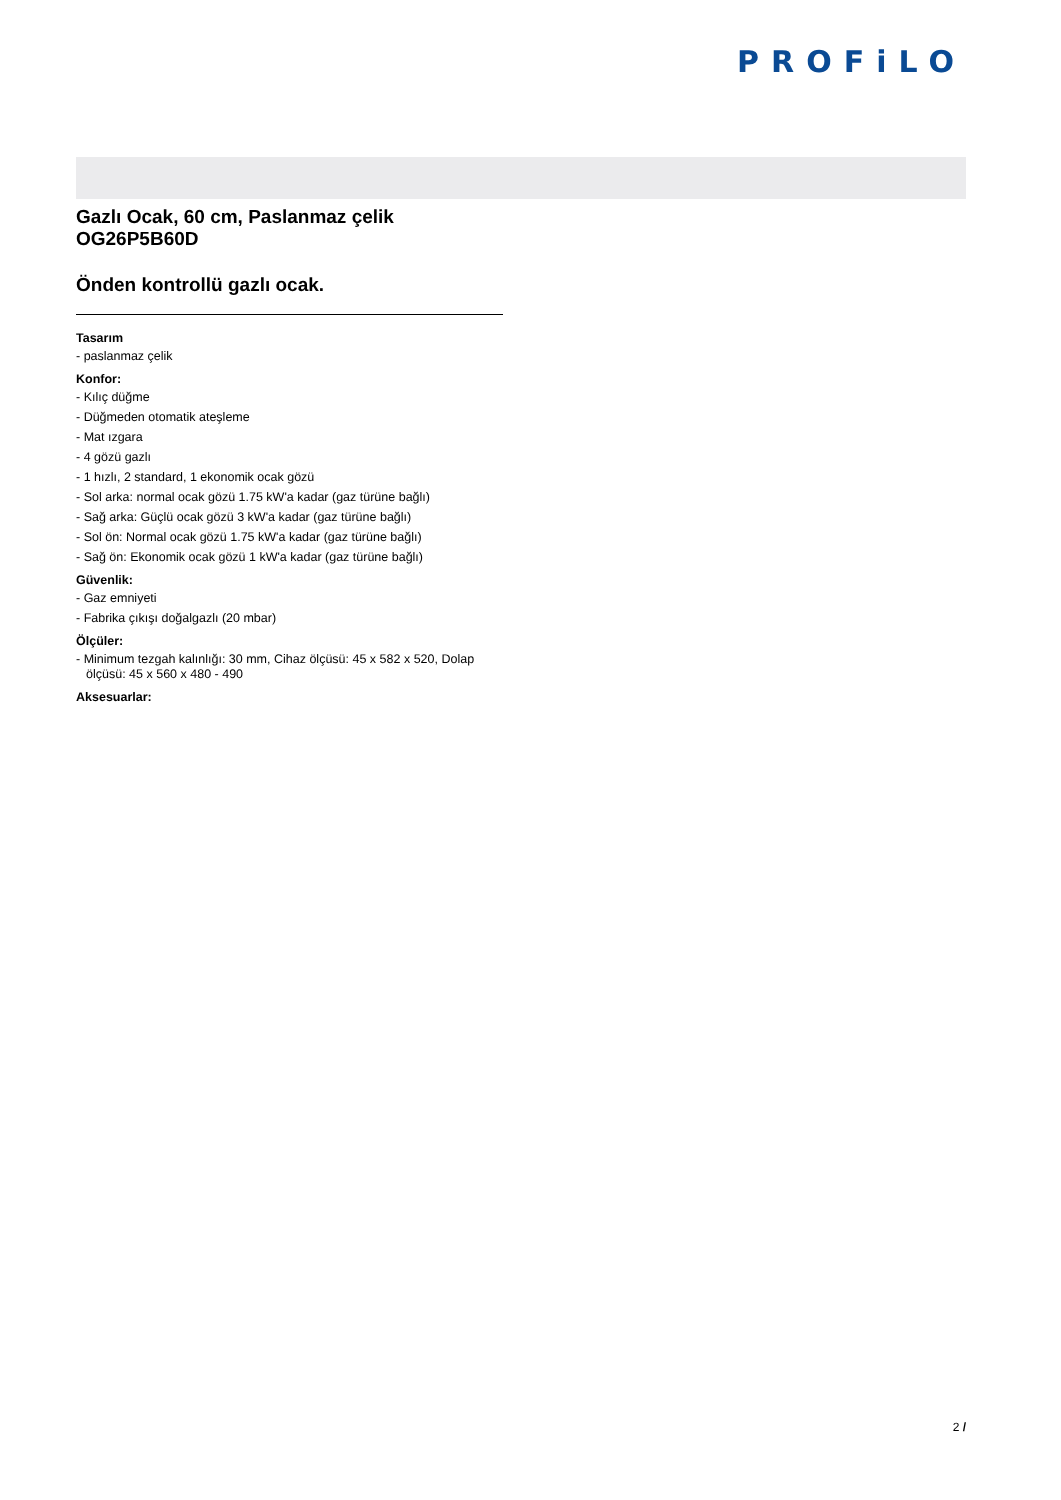PROFiLO
Gazlı Ocak, 60 cm, Paslanmaz çelik
OG26P5B60D
Önden kontrollü gazlı ocak.
Tasarım
- paslanmaz çelik
Konfor:
- Kılıç düğme
- Düğmeden otomatik ateşleme
- Mat ızgara
- 4 gözü gazlı
- 1 hızlı, 2 standard, 1 ekonomik ocak gözü
- Sol arka: normal ocak gözü 1.75 kW'a kadar (gaz türüne bağlı)
- Sağ arka: Güçlü ocak gözü 3 kW'a kadar (gaz türüne bağlı)
- Sol ön: Normal ocak gözü 1.75 kW'a kadar (gaz türüne bağlı)
- Sağ ön: Ekonomik ocak gözü 1 kW'a kadar (gaz türüne bağlı)
Güvenlik:
- Gaz emniyeti
- Fabrika çıkışı doğalgazlı (20 mbar)
Ölçüler:
- Minimum tezgah kalınlığı: 30 mm, Cihaz ölçüsü: 45 x 582 x 520, Dolap ölçüsü: 45 x 560 x 480 - 490
Aksesuarlar:
2 /